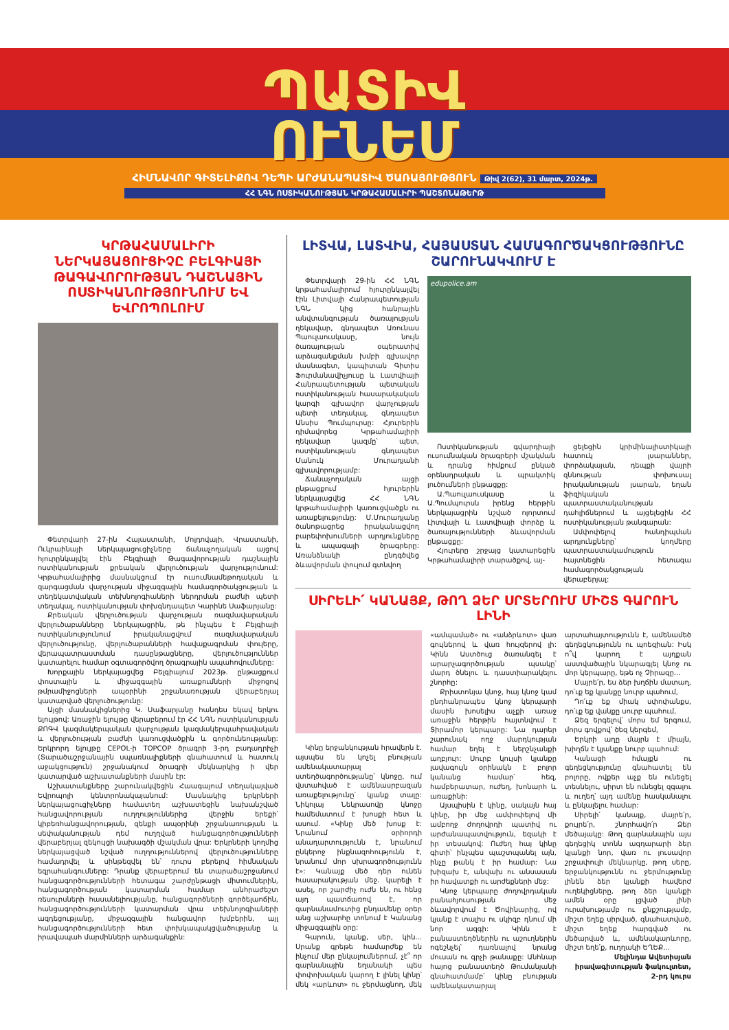ՊԱՏԻՎ
ՈՒՆԵՄ
ՀԻՄՆԱՎՈՐ ԳԻՏԵԼԻՔՈՎ ԴԵՊԻ ԱՐԺԱՆԱՊԱՏԻՎ ԾԱՌԱՅՈՒԹՅՈՒՆ Թիվ 2(62), 31 մարտ, 2024թ.
ՀՀ ՆԳՆ ՈՍՏԻԿԱՆՈՒԹՅԱՆ ԿՐԹԱՀԱՄԱԼԻՐԻ ՊԱՇՏՈՆԱԹԵՐԹ
ԿՐԹԱՀԱՄԱԼԻՐԻ ՆԵՐԿԱՅԱՑՈՒՑԻՉԸ ԲԵԼԳԻԱՅԻ ԹԱԳԱՎՈՐՈՒԹՅԱՆ ԴԱՇՆԱՅԻՆ ՈՍՏԻԿԱՆՈՒԹՅՈՒՆՈՒՄ ԵՎ ԵՎՐՈՊՈԼՈՒՄ
Փետրվարի 27-ին Հայաստանի, Մոլդովայի, Վրաստանի, Ուկրաինայի ներկայացուցիչները ճանաչողական այցով հյուրընկալվել էին Բելգիայի Թագավորության դաշնային ոստիկանության քրեական վերլուծության վարչությունում: Կրթահամալիրից մասնակցում էր ուսումնամեթոդական և զարգացման վարչության միջազգային համագործակցության և տեղեկատվական տեխնոլոգիաների ներդրման բաժնի պետի տեղակալ, ոստիկանության փոխգնդապետ Կարինե Սաֆարյանը:
Քրեական վերլուծության վարչության ռազմավարական վերլուծաբանները ներկայացրին, թե ինչպես է Բելգիայի ոստիկանությունում իրականացվում ռազմավարական վերլուծությունը, վերլուծաբանների հավաքագրման փուլերը, վերապատրաստման դասընթացները, վերլուծություններ կատարելու համար օգտագործվող ծրագրային ապահովումները:
Խորքային ներկայացվեց Բելգիայում 2023թ. ընթացքում փոստային և միջազգային առաքումների միջոցով թմրամիջոցների ապօրինի շրջանառության վերաբերյալ կատարված վերլուծությունը:
Այցի մասնակիցներից Կ. Սաֆարյանը հանդես եկավ երկու ելույթով: Առաջին ելույթը վերաբերում էր ՀՀ ՆԳՆ ոստիկանության ՔՈԳՎ կազմակերպական վարչության կազմակերպահրավական և վերլուծության բաժնի կառուցվածքին և գործունեությանը: Երկրորդ ելույթը CEPOL-ի TOPCOP ծրագրի 3-րդ բաղադրիչի (Տարածաշրջանային սպառնալիքների գնահատում և հատուկ աջակցություն) շրջանակում ծրագրի մեկնարկից ի վեր կատարված աշխատանքների մասին էր:
Աշխատանքները շարունակվեցին Հաագայում տեղակայված Եվրոպոլի կենտրոնակայանում: Մասնակից երկրների ներկայացուցիչները համատեղ աշխատեցին նախանշված հանցավորության ուղղություններից վերջին երեքի՝ կիբեռհանցավորության, զենքի ապօրինի շրջանառության և սեփականության դեմ ուղղված հանցագործությունների վերաբերյալ զեկույցի նախագծի մշակման վրա: Երկրների կողմից ներկայացված նշված ուղղություններով վերլուծությունները համադրվել և սինթեզվել են՝ դուրս բերելով հիմնական եզրահանգումները: Դրանք վերաբերում են տարածաշրջանում հանցագործությունների հետագա շարժընթացի միտումներին, հանցագործության կատարման համար անհրաժեշտ ռեսուրսների հասանելիությանը, հանցագործների գործելաոճին, հանցագործությունների կատարման վրա տեխնոլոգիաների ազդեցությանը, միջազգային հանցավոր խմբերին, այլ հանցագործությունների հետ փոխկապակցվածությանը և իրավապահ մարմինների արձագանքին:
ԼԻՏՎԱ, ԼԱՏՎԻԱ, ՀԱՅԱՍՏԱՆ ՀԱՄԱԳՈՐԾԱԿՑՈՒԹՅՈՒՆԸ ՇԱՐՈՒՆԱԿՎՈՒՄ Է
Փետրվարի 29-ին ՀՀ ՆԳՆ կրթահամալիրում հյուրընկալվել էին Լիտվայի Հանրապետության ՆԳՆ կից հանրային անվտանգության ծառայության ղեկավար, գնդապետ Առունաս Պաուլաուսկասը, նույն ծառայության օպերատիվ արձագանքման խմբի գլխավոր մասնագետ, կապիտան Գիտիս Ֆուրմանավիչյուսը և Լատվիայի Հանրապետության պետական ոստիկանության հասարակական կարգի գլխավոր վարչության պետի տեղակալ, գնդապետ Անսիս Պումպուրսը: Հյուրերին դիմավորեց Կրթահամալիրի ղեկավար կազմը՝ պետ, ոստիկանության գնդապետ Մանուկ Մուրադյանի գլխավորությամբ:
Ճանաչողական այցի ընթացքում հյուրերին ներկայացվեց ՀՀ ՆԳՆ կրթահամալիրի կառուցվածքն ու առաքելությունը: Մ.Մուրադյանը ծանոթացրեց իրականացվող բարեփոխումների արդյունքները և ապագայի ծրագրերը: Առանձնակի ընդգծվեց ձևավորման փուլում գտնվող
edupolice.am
Ոստիկանության գվարդիայի ուսումնական ծրագրերի մշակման և դրանց հիմքում ընկած օրենսդրական և պրակտիկ լուծումների ընթացքը:
Ա.Պաուլաուսկասը և Ա.Պումպուրսն իրենց հերթին ներկայացրին նշված ոլորտում Լիտվայի և Լատվիայի փորձը և ծառայությունների ձևավորման ընթացքը:
Հյուրերը շրջայց կատարեցին Կրթահամալիրի տարածքով, այ-
ցելեցին կրիմինալիստիկայի հատուկ լսարաններ, փորձակայան, դեպքի վայրի զննության փոխուսալ իրականության լսարան, եղան ֆիզիկական պատրաստականության դահլիճներում և այցելեցին ՀՀ ոստիկանության թանգարան:
Ամփոփելով հանդիպման արդյունքները՝ կողմերը պատրաստակամություն հայտնեցին հետագա համագործակցության վերաբերյալ:
ՍԻՐԵԼԻ՛ ԿԱՆԱՅՔ, ԹՈՂ ՁԵՐ ՍՐՏԵՐՈՒՄ ՄԻՇՏ ԳԱՐՈՒՆ ԼԻՆԻ
Կինը երջանկության հրավերն է. այսպես են կոչել բնության ամենակատարյալ ստեղծագործությանը՝ կնոջը, ում վստահված է ամենասրբազան առաքելությունը՝ կյանք տալը: Նիկոլայ Նեկրասովը կնոջը համեմատում է խոսքի հետ և ասում. «Կինը մեծ խոսք է: Նրանում օրիորդի անաղարտությունն է, նրանում ընկերոջ ինքնազոհությունն է, նրանում մոր սխրագործությունն է»: Կանայք մեծ դեր ունեն հասարակության մեջ. կարելի է ասել, որ շարժիչ ուժն են, ու հենց այդ պատճառով է, որ գարնանամուտից ընդամենը օրեր անց աշխարհը տոնում է Կանանց միջազգային օրը:
Գարուն, կյանք, սեր, կին... Սրանք գրեթե համարժեք են ինչում մեր ընկալումներում, չէ՞ որ գարնանային եղանակի պես փոփոխական կարող է լինել կինը՝ մեկ «արևոտ» ու ջերմացնող, մեկ «ամպամած» ու «անձրևոտ» վառ գույներով և վառ հույզերով լի: Կինն Աստծուց ծառանգել է արարչագործության պսակը՝ մարդ ծնելու և դաստիարակելու շնորհը:
Քրիստոնյա կնոջ, հայ կնոջ կամ ընդհանրապես կնոջ կերպարի մասին խոսելիս աչքի առաջ առաջին հերթին հայտնվում է Տիրամոր կերպարը: Նա դարեր շարունակ ողջ մարդկության համար եղել է ներշնչանքի աղբյուր: Սուրբ կույսի կյանքը լավագույն օրինակն է բոլոր կանանց համար՝ հեզ, համբերատար, ուժեղ, խոնարհ և առաքինի:
Այսպիսին է կինը, սակայն հայ կինը, իր մեջ ամփոփելով մի ամբողջ ժողովրդի պատիվ ու արժանապատվություն, եզակի է իր տեսակով: Ուժեղ հայ կինը գիտի՝ ինչպես պաշտպանել այն, ինչը թանկ է իր համար: Նա խիզախ է, անվախ ու անսասան իր հավատքի ու արժեքների մեջ:
Կնոջ կերպարը ժողովրդական բանահյուսության մեջ ձևավորվում է Ծովինարից, ով կյանք է տալիս ու սկիզբ դնում մի նոր ազգի: Կինն է բանաստեղծներին ու աշուղներին ոգեշնչել՝ դառնալով նրանց մուսան ու գրչի թանաքը: Անհնար հայոց բանաստեղծ Թումանյանի գնահատմամբ՝ կինը բնության ամենակատարյալ արտահայտությունն է, ամենամեծ գեղեցկությունն ու պոեզիան: Իսկ ո՞վ կարող է այդքան աստվածային նկարագլել կնոջ ու մոր կերպարը, եթե ոչ Չիրազը...
Մայրե՛ր, ես ձեր խղճին մատաղ, դո՛ւք եք կյանքը նուրբ պահում,
Դո՛ւք եք միակ սփոփանքս, դո՛ւք եք վանքը սուրբ պահում,
Ձեզ երգելով՝ մորս եմ երգում, մորս գովքով՝ ծեզ կերգեմ,
Երկրի աղը մայրն է միայն, խիղճն է կյանքը նուրբ պահում:
Կանացի հմայքն ու գեղեցկությունը գնահատել են բոլորը, ովքեր աչք են ունեցել տեսնելու, սիրտ են ունեցել զգալու և ուղեղ՝ այդ ամենը հասկանալու և ընկալելու համար:
Սիրելի՛ կանայք, մայրե՛ր, քույրե՛ր, շնորհավո՛ր Ձեր մեծայակը: Թող գարնանային այս գեղեցիկ տոնն ազդարարի ձեր կյանքի նոր, վառ ու լուսավոր շրջափուլի մեկնարկը, թող սերը, երջանկությունն ու ջերմությունը լինեն ձեր կյանքի հավերժ ուղեկիցները, թող ձեր կյանքի ամեն օրը լցված լինի ուրախությամբ ու քնքշությամբ, միշտ եղեք սիրված, գնահատված, միշտ եղեք հարգված ու մեծարված և, ամենակարևորը, միշտ եղե՛ք, ուղղակի ԵՂԵՔ...
Մելինդա Ավետիսյան
իրավագիտության ֆակուլտետ,
2-րդ կուրս